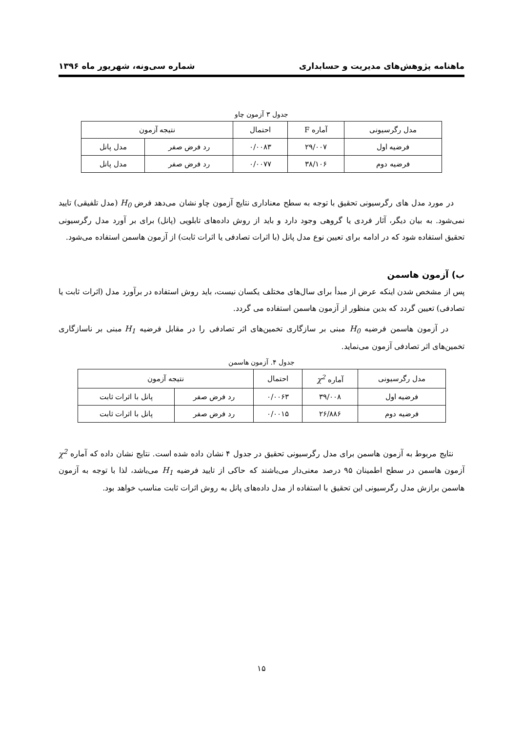ماهنامه پژوهش‌های مدیریت و حسابداری شماره سی‌ونه، شهریور ماه ۱۳۹۶
جدول ۳ آزمون چاو
| مدل رگرسیونی | آماره F | احتمال | نتیجه آزمون | |
| --- | --- | --- | --- | --- |
| فرضیه اول | ۲۹/۰۰۷ | ۰/۰۰۸۳ | رد فرض صفر | مدل پانل |
| فرضیه دوم | ۳۸/۱۰۶ | ۰/۰۰۷۷ | رد فرض صفر | مدل پانل |
در مورد مدل های رگرسیونی تحقیق با توجه به سطح معناداری نتایج آزمون چاو نشان می‌دهد فرض H<sub>0</sub> (مدل تلفیقی) تایید نمی‌شود. به بیان دیگر، آثار فردی یا گروهی وجود دارد و باید از روش داده‌های تابلویی (پانل) برای بر آورد مدل رگرسیونی تحقیق استفاده شود که در ادامه برای تعیین نوع مدل پانل (با اثرات تصادفی یا اثرات ثابت) از آزمون هاسمن استفاده می‌شود.
ب) آزمون هاسمن
پس از مشخص شدن اینکه عرض از مبدأ برای سال‌های مختلف یکسان نیست، باید روش استفاده در برآورد مدل (اثرات ثابت یا تصادفی) تعیین گردد که بدین منظور از آزمون هاسمن استفاده می گردد.
در آزمون هاسمن فرضیه H<sub>0</sub> مبنی بر سازگاری تخمین‌های اثر تصادفی را در مقابل فرضیه H<sub>1</sub> مبنی بر ناسازگاری تخمین‌های اثر تصادفی آزمون می‌نماید.
جدول ۴. آزمون هاسمن
| مدل رگرسیونی | آماره χ<sup>2</sup> | احتمال | نتیجه آزمون | |
| --- | --- | --- | --- | --- |
| فرضیه اول | ۳۹/۰۰۸ | ۰/۰۰۶۳ | رد فرض صفر | پانل با اثرات ثابت |
| فرضیه دوم | ۲۶/۸۸۶ | ۰/۰۰۱۵ | رد فرض صفر | پانل با اثرات ثابت |
نتایج مربوط به آزمون هاسمن برای مدل رگرسیونی تحقیق در جدول ۴ نشان داده شده است. نتایج نشان داده که آماره χ<sup>2</sup> آزمون هاسمن در سطح اطمینان ۹۵ درصد معنی‌دار می‌باشند که حاکی از تایید فرضیه H<sub>1</sub> می‌باشد، لذا با توجه به آزمون هاسمن برازش مدل رگرسیونی این تحقیق با استفاده از مدل داده‌های پانل به روش اثرات ثابت مناسب خواهد بود.
۱۵